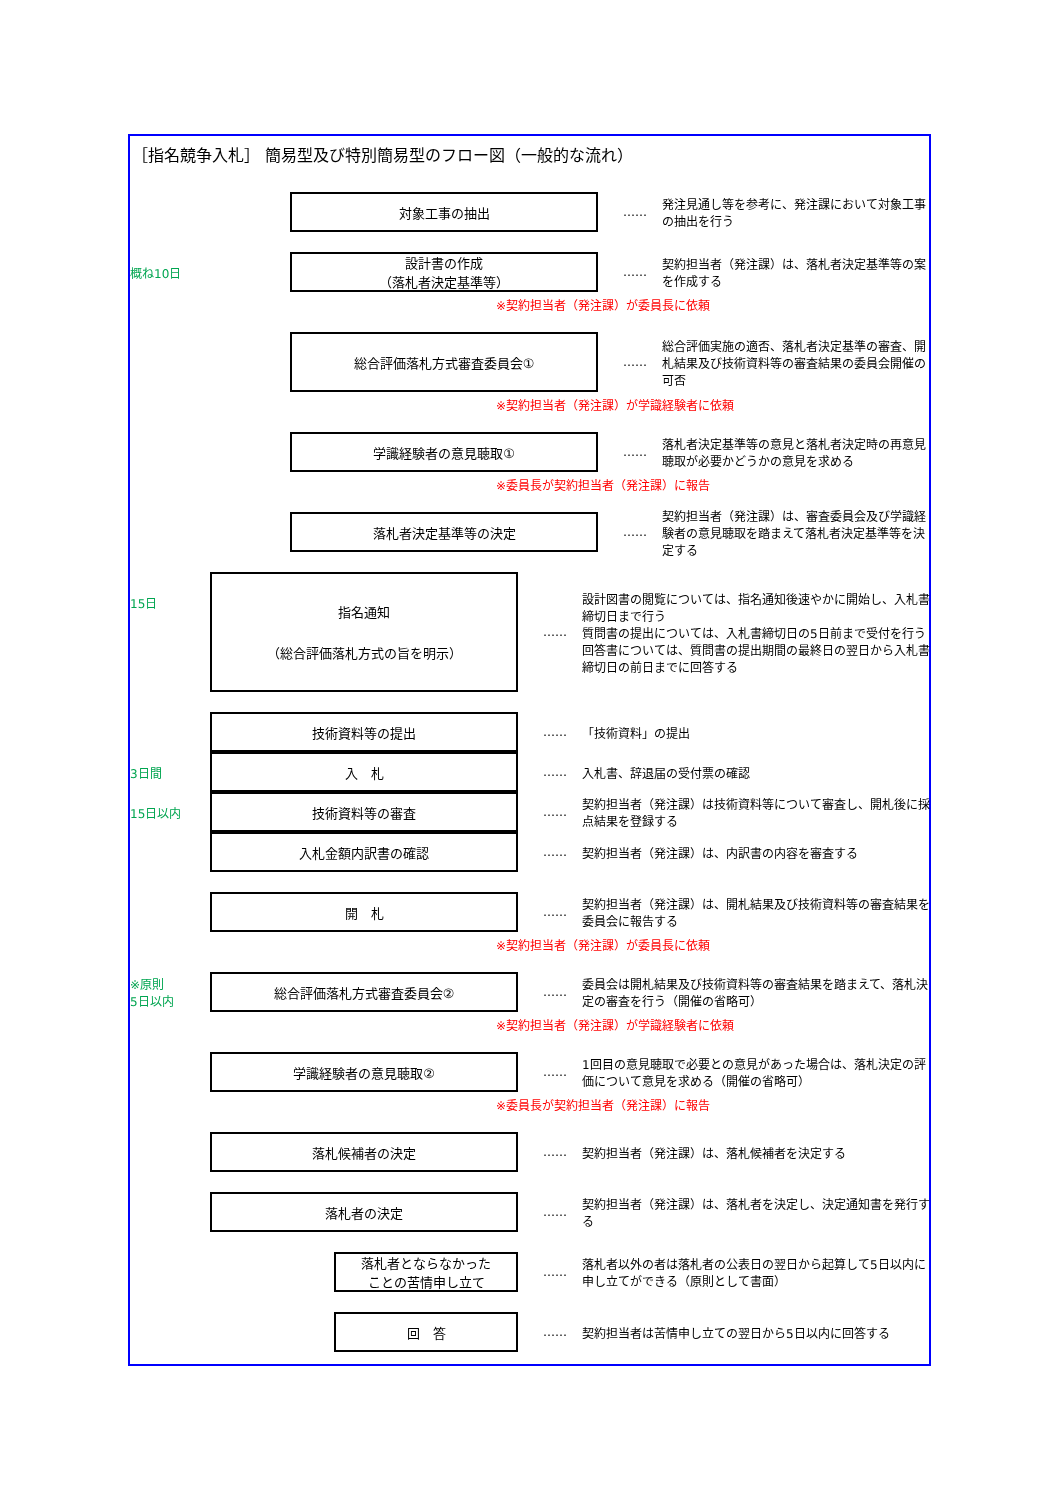［指名競争入札］ 簡易型及び特別簡易型のフロー図（一般的な流れ）
対象工事の抽出
……
発注見通し等を参考に、発注課において対象工事の抽出を行う
概ね10日
設計書の作成
（落札者決定基準等）
……
契約担当者（発注課）は、落札者決定基準等の案を作成する
※契約担当者（発注課）が委員長に依頼
総合評価落札方式審査委員会①
……
総合評価実施の適否、落札者決定基準の審査、開札結果及び技術資料等の審査結果の委員会開催の可否
※契約担当者（発注課）が学識経験者に依頼
学識経験者の意見聴取①
……
落札者決定基準等の意見と落札者決定時の再意見聴取が必要かどうかの意見を求める
※委員長が契約担当者（発注課）に報告
落札者決定基準等の決定
……
契約担当者（発注課）は、審査委員会及び学識経験者の意見聴取を踏まえて落札者決定基準等を決定する
15日
指名通知
（総合評価落札方式の旨を明示）
……
設計図書の閲覧については、指名通知後速やかに開始し、入札書締切日まで行う
質問書の提出については、入札書締切日の5日前まで受付を行う
回答書については、質問書の提出期間の最終日の翌日から入札書締切日の前日までに回答する
技術資料等の提出
…… 「技術資料」の提出
3日間
入　札
…… 入札書、辞退届の受付票の確認
15日以内
技術資料等の審査
……
契約担当者（発注課）は技術資料等について審査し、開札後に採点結果を登録する
入札金額内訳書の確認
……
契約担当者（発注課）は、内訳書の内容を審査する
開　札
……
契約担当者（発注課）は、開札結果及び技術資料等の審査結果を委員会に報告する
※契約担当者（発注課）が委員長に依頼
※原則
5日以内
総合評価落札方式審査委員会②
……
委員会は開札結果及び技術資料等の審査結果を踏まえて、落札決定の審査を行う（開催の省略可）
※契約担当者（発注課）が学識経験者に依頼
学識経験者の意見聴取②
……
1回目の意見聴取で必要との意見があった場合は、落札決定の評価について意見を求める（開催の省略可）
※委員長が契約担当者（発注課）に報告
落札候補者の決定
……
契約担当者（発注課）は、落札候補者を決定する
落札者の決定
……
契約担当者（発注課）は、落札者を決定し、決定通知書を発行する
落札者とならなかった
ことの苦情申し立て
……
落札者以外の者は落札者の公表日の翌日から起算して5日以内に申し立てができる（原則として書面）
回　答
……
契約担当者は苦情申し立ての翌日から5日以内に回答する